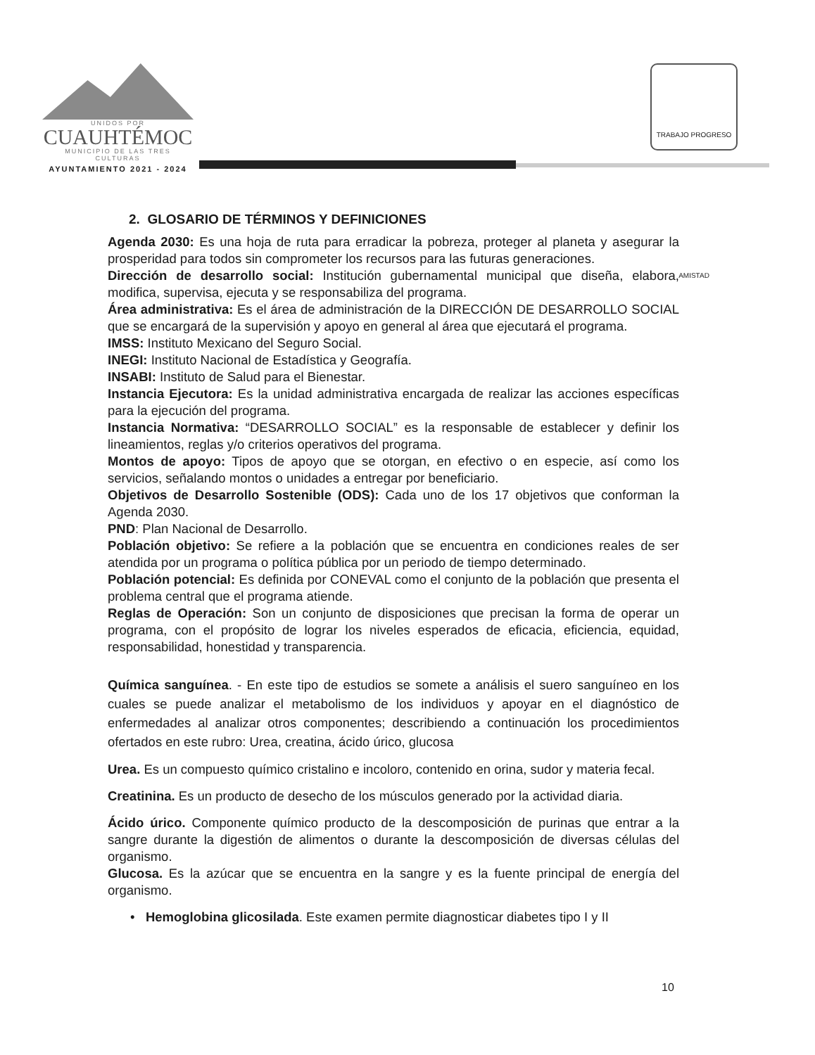UNIDOS POR
CUAUHTÉMOC
MUNICIPIO DE LAS TRES CULTURAS
AYUNTAMIENTO 2021 - 2024
TRABAJO PROGRESO AMISTAD
2. GLOSARIO DE TÉRMINOS Y DEFINICIONES
Agenda 2030: Es una hoja de ruta para erradicar la pobreza, proteger al planeta y asegurar la prosperidad para todos sin comprometer los recursos para las futuras generaciones.
Dirección de desarrollo social: Institución gubernamental municipal que diseña, elabora, modifica, supervisa, ejecuta y se responsabiliza del programa.
Área administrativa: Es el área de administración de la DIRECCIÓN DE DESARROLLO SOCIAL que se encargará de la supervisión y apoyo en general al área que ejecutará el programa.
IMSS: Instituto Mexicano del Seguro Social.
INEGI: Instituto Nacional de Estadística y Geografía.
INSABI: Instituto de Salud para el Bienestar.
Instancia Ejecutora: Es la unidad administrativa encargada de realizar las acciones específicas para la ejecución del programa.
Instancia Normativa: “DESARROLLO SOCIAL” es la responsable de establecer y definir los lineamientos, reglas y/o criterios operativos del programa.
Montos de apoyo: Tipos de apoyo que se otorgan, en efectivo o en especie, así como los servicios, señalando montos o unidades a entregar por beneficiario.
Objetivos de Desarrollo Sostenible (ODS): Cada uno de los 17 objetivos que conforman la Agenda 2030.
PND: Plan Nacional de Desarrollo.
Población objetivo: Se refiere a la población que se encuentra en condiciones reales de ser atendida por un programa o política pública por un periodo de tiempo determinado.
Población potencial: Es definida por CONEVAL como el conjunto de la población que presenta el problema central que el programa atiende.
Reglas de Operación: Son un conjunto de disposiciones que precisan la forma de operar un programa, con el propósito de lograr los niveles esperados de eficacia, eficiencia, equidad, responsabilidad, honestidad y transparencia.
Química sanguínea. - En este tipo de estudios se somete a análisis el suero sanguíneo en los cuales se puede analizar el metabolismo de los individuos y apoyar en el diagnóstico de enfermedades al analizar otros componentes; describiendo a continuación los procedimientos ofertados en este rubro: Urea, creatina, ácido úrico, glucosa
Urea. Es un compuesto químico cristalino e incoloro, contenido en orina, sudor y materia fecal.
Creatinina. Es un producto de desecho de los músculos generado por la actividad diaria.
Ácido úrico. Componente químico producto de la descomposición de purinas que entrar a la sangre durante la digestión de alimentos o durante la descomposición de diversas células del organismo.
Glucosa. Es la azúcar que se encuentra en la sangre y es la fuente principal de energía del organismo.
• Hemoglobina glicosilada. Este examen permite diagnosticar diabetes tipo I y II
10